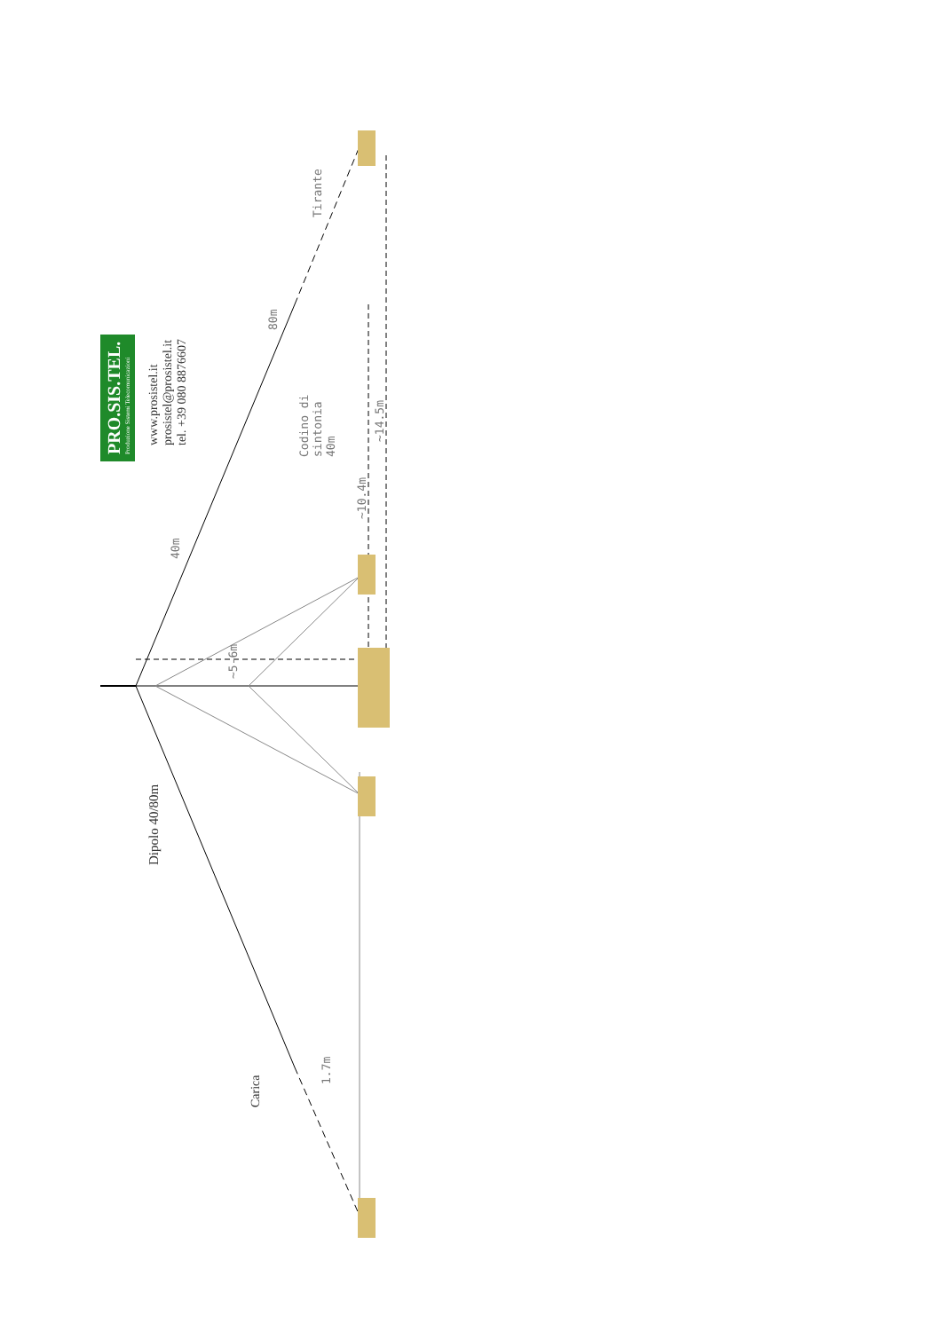PRO.SIS.TEL.
Produzione Sistemi Telecomunicazioni
www.prosistel.it
prosistel@prosistel.it
tel. +39 080 8876607
Dipolo 40/80m
Carica
40m
80m
Tirante
Codino di
sintonia
40m
~10.4m
~14.5m
~5-6m
1.7m